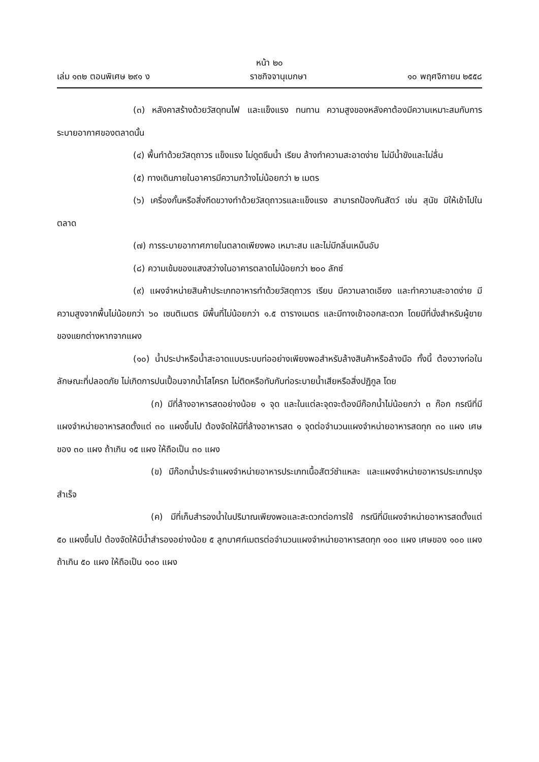หน้า ๒๐
เล่ม ๑๓๒ ตอนพิเศษ ๒๙๑ ง ราชกิจจานุเบกษา ๑๐ พฤศจิกายน ๒๕๕๘
(๓) หลังคาสร้างด้วยวัสดุทนไฟ และแข็งแรง ทนทาน ความสูงของหลังคาต้องมีความเหมาะสมกับการระบายอากาศของตลาดนั้น
(๔) พื้นทำด้วยวัสดุถาวร แข็งแรง ไม่ดูดซึมน้ำ เรียบ ล้างทำความสะอาดง่าย ไม่มีน้ำขังและไม่ลื่น
(๕) ทางเดินภายในอาคารมีความกว้างไม่น้อยกว่า ๒ เมตร
(๖) เครื่องกั้นหรือสิ่งกีดขวางทำด้วยวัสดุถาวรและแข็งแรง สามารถป้องกันสัตว์ เช่น สุนัข มิให้เข้าไปในตลาด
(๗) การระบายอากาศภายในตลาดเพียงพอ เหมาะสม และไม่มีกลิ่นเหม็นอับ
(๘) ความเข้มของแสงสว่างในอาคารตลาดไม่น้อยกว่า ๒๐๐ ลักซ์
(๙) แผงจำหน่ายสินค้าประเภทอาหารทำด้วยวัสดุถาวร เรียบ มีความลาดเอียง และทำความสะอาดง่าย มีความสูงจากพื้นไม่น้อยกว่า ๖๐ เซนติเมตร มีพื้นที่ไม่น้อยกว่า ๑.๕ ตารางเมตร และมีทางเข้าออกสะดวก โดยมีที่นั่งสำหรับผู้ขายของแยกต่างหากจากแผง
(๑๐) น้ำประปาหรือน้ำสะอาดแบบระบบท่ออย่างเพียงพอสำหรับล้างสินค้าหรือล้างมือ ทั้งนี้ ต้องวางท่อในลักษณะที่ปลอดภัย ไม่เกิดการปนเปื้อนจากน้ำโสโครก ไม่ติดหรือทับกับท่อระบายน้ำเสียหรือสิ่งปฏิกูล โดย
(ก) มีที่ล้างอาหารสดอย่างน้อย ๑ จุด และในแต่ละจุดจะต้องมีก๊อกน้ำไม่น้อยกว่า ๓ ก๊อก กรณีที่มีแผงจำหน่ายอาหารสดตั้งแต่ ๓๐ แผงขึ้นไป ต้องจัดให้มีที่ล้างอาหารสด ๑ จุดต่อจำนวนแผงจำหน่ายอาหารสดทุก ๓๐ แผง เศษของ ๓๐ แผง ถ้าเกิน ๑๕ แผง ให้ถือเป็น ๓๐ แผง
(ข) มีก๊อกน้ำประจำแผงจำหน่ายอาหารประเภทเนื้อสัตว์ชำแหละ และแผงจำหน่ายอาหารประเภทปรุงสำเร็จ
(ค) มีที่เก็บสำรองน้ำในปริมาณเพียงพอและสะดวกต่อการใช้ กรณีที่มีแผงจำหน่ายอาหารสดตั้งแต่ ๕๐ แผงขึ้นไป ต้องจัดให้มีน้ำสำรองอย่างน้อย ๕ ลูกบาศก์เมตรต่อจำนวนแผงจำหน่ายอาหารสดทุก ๑๐๐ แผง เศษของ ๑๐๐ แผง ถ้าเกิน ๕๐ แผง ให้ถือเป็น ๑๐๐ แผง